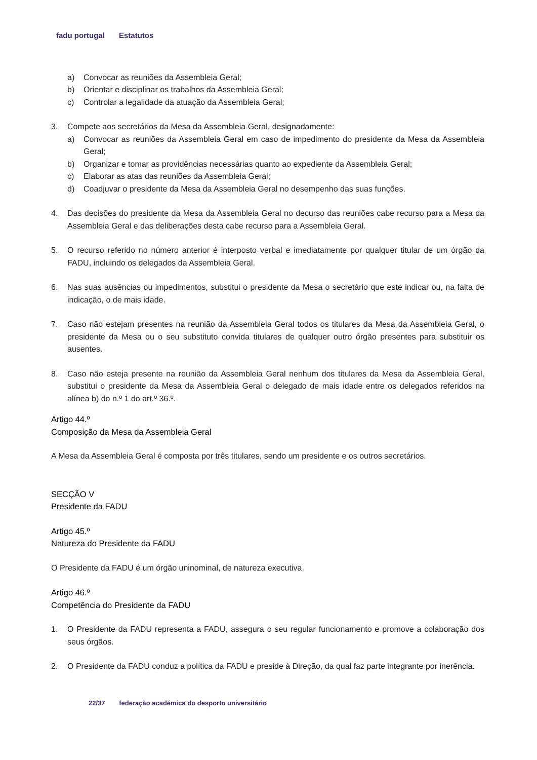fadu portugal Estatutos
a) Convocar as reuniões da Assembleia Geral;
b) Orientar e disciplinar os trabalhos da Assembleia Geral;
c) Controlar a legalidade da atuação da Assembleia Geral;
3. Compete aos secretários da Mesa da Assembleia Geral, designadamente:
a) Convocar as reuniões da Assembleia Geral em caso de impedimento do presidente da Mesa da Assembleia Geral;
b) Organizar e tomar as providências necessárias quanto ao expediente da Assembleia Geral;
c) Elaborar as atas das reuniões da Assembleia Geral;
d) Coadjuvar o presidente da Mesa da Assembleia Geral no desempenho das suas funções.
4. Das decisões do presidente da Mesa da Assembleia Geral no decurso das reuniões cabe recurso para a Mesa da Assembleia Geral e das deliberações desta cabe recurso para a Assembleia Geral.
5. O recurso referido no número anterior é interposto verbal e imediatamente por qualquer titular de um órgão da FADU, incluindo os delegados da Assembleia Geral.
6. Nas suas ausências ou impedimentos, substitui o presidente da Mesa o secretário que este indicar ou, na falta de indicação, o de mais idade.
7. Caso não estejam presentes na reunião da Assembleia Geral todos os titulares da Mesa da Assembleia Geral, o presidente da Mesa ou o seu substituto convida titulares de qualquer outro órgão presentes para substituir os ausentes.
8. Caso não esteja presente na reunião da Assembleia Geral nenhum dos titulares da Mesa da Assembleia Geral, substitui o presidente da Mesa da Assembleia Geral o delegado de mais idade entre os delegados referidos na alínea b) do n.º 1 do art.º 36.º.
Artigo 44.º
Composição da Mesa da Assembleia Geral
A Mesa da Assembleia Geral é composta por três titulares, sendo um presidente e os outros secretários.
SECÇÃO V
Presidente da FADU
Artigo 45.º
Natureza do Presidente da FADU
O Presidente da FADU é um órgão uninominal, de natureza executiva.
Artigo 46.º
Competência do Presidente da FADU
1. O Presidente da FADU representa a FADU, assegura o seu regular funcionamento e promove a colaboração dos seus órgãos.
2. O Presidente da FADU conduz a política da FADU e preside à Direção, da qual faz parte integrante por inerência.
22/37 federação académica do desporto universitário